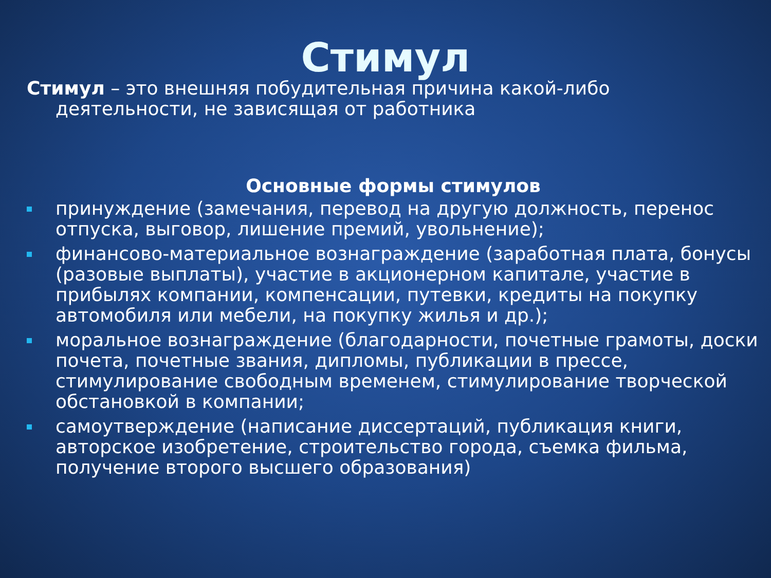Стимул
Стимул – это внешняя побудительная причина какой-либо деятельности, не зависящая от работника
Основные формы стимулов
принуждение (замечания, перевод на другую должность, перенос отпуска, выговор, лишение премий, увольнение);
финансово-материальное вознаграждение (заработная плата, бонусы (разовые выплаты), участие в акционерном капитале, участие в прибылях компании, компенсации, путевки, кредиты на покупку автомобиля или мебели, на покупку жилья и др.);
моральное вознаграждение (благодарности, почетные грамоты, доски почета, почетные звания, дипломы, публикации в прессе, стимулирование свободным временем, стимулирование творческой обстановкой в компании;
самоутверждение (написание диссертаций, публикация книги, авторское изобретение, строительство города, съемка фильма, получение второго высшего образования)